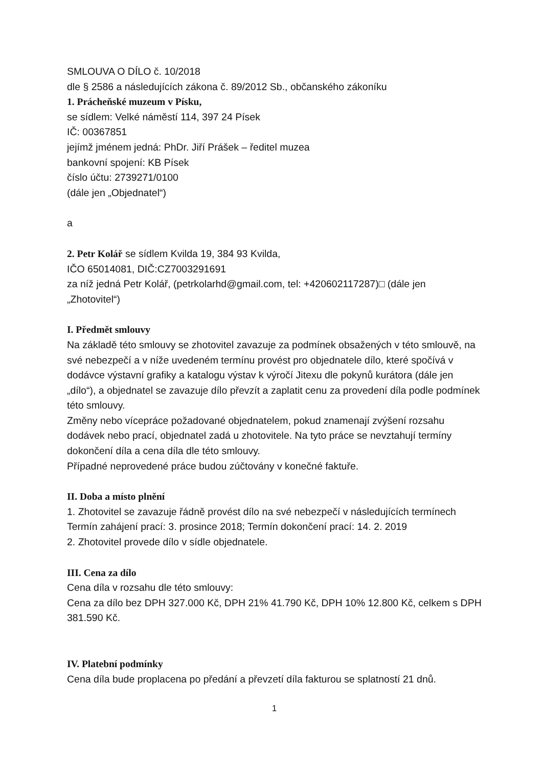SMLOUVA O DÍLO č. 10/2018
dle § 2586 a následujících zákona č. 89/2012 Sb., občanského zákoníku
1. Prácheňské muzeum v Písku,
se sídlem: Velké náměstí 114, 397 24 Písek
IČ: 00367851
jejímž jménem jedná: PhDr. Jiří Prášek – ředitel muzea
bankovní spojení: KB Písek
číslo účtu: 2739271/0100
(dále jen „Objednatel“)
a
2. Petr Kolář se sídlem Kvilda 19, 384 93 Kvilda,
IČO 65014081, DIČ:CZ7003291691
za níž jedná Petr Kolář, (petrkolarhd@gmail.com, tel: +420602117287)□ (dále jen „Zhotovitel“)
I. Předmět smlouvy
Na základě této smlouvy se zhotovitel zavazuje za podmínek obsažených v této smlouvě, na své nebezpečí a v níže uvedeném termínu provést pro objednatele dílo, které spočívá v dodávce výstavní grafiky a katalogu výstav k výročí Jitexu dle pokynů kurátora (dále jen „dílo“), a objednatel se zavazuje dílo převzít a zaplatit cenu za provedení díla podle podmínek této smlouvy.
Změny nebo vícepráce požadované objednatelem, pokud znamenají zvýšení rozsahu dodávek nebo prací, objednatel zadá u zhotovitele. Na tyto práce se nevztahují termíny dokončení díla a cena díla dle této smlouvy.
Případné neprovedené práce budou zúčtovány v konečné faktuře.
II. Doba a místo plnění
1. Zhotovitel se zavazuje řádně provést dílo na své nebezpečí v následujících termínech
Termín zahájení prací: 3. prosince 2018; Termín dokončení prací: 14. 2. 2019
2. Zhotovitel provede dílo v sídle objednatele.
III. Cena za dílo
Cena díla v rozsahu dle této smlouvy:
Cena za dílo bez DPH 327.000 Kč, DPH 21% 41.790 Kč, DPH 10% 12.800 Kč, celkem s DPH 381.590 Kč.
IV. Platební podmínky
Cena díla bude proplacena po předání a převzetí díla fakturou se splatností 21 dnů.
1